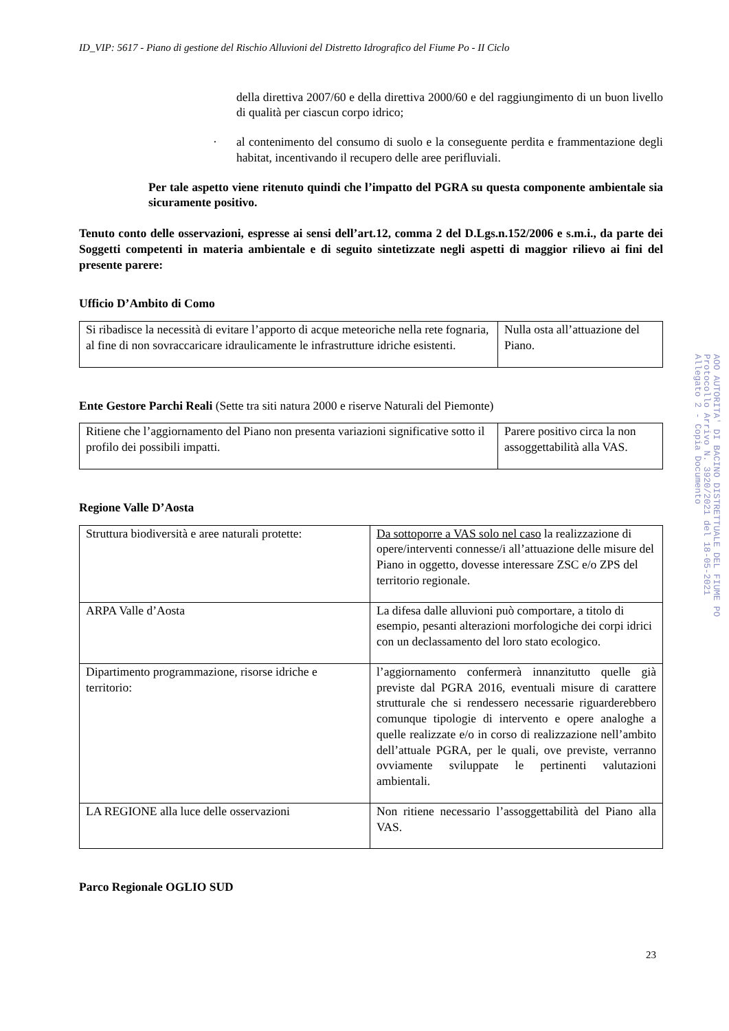ID_VIP: 5617 - Piano di gestione del Rischio Alluvioni del Distretto Idrografico del Fiume Po - II Ciclo
della direttiva 2007/60 e della direttiva 2000/60 e del raggiungimento di un buon livello di qualità per ciascun corpo idrico;
· al contenimento del consumo di suolo e la conseguente perdita e frammentazione degli habitat, incentivando il recupero delle aree perifluviali.
Per tale aspetto viene ritenuto quindi che l’impatto del PGRA su questa componente ambientale sia sicuramente positivo.
Tenuto conto delle osservazioni, espresse ai sensi dell’art.12, comma 2 del D.Lgs.n.152/2006 e s.m.i., da parte dei Soggetti competenti in materia ambientale e di seguito sintetizzate negli aspetti di maggior rilievo ai fini del presente parere:
Ufficio D’Ambito di Como
| Si ribadisce la necessità di evitare l’apporto di acque meteoriche nella rete fognaria, al fine di non sovraccaricare idraulicamente le infrastrutture idriche esistenti. | Nulla osta all’attuazione del Piano. |
Ente Gestore Parchi Reali (Sette tra siti natura 2000 e riserve Naturali del Piemonte)
| Ritiene che l’aggiornamento del Piano non presenta variazioni significative sotto il profilo dei possibili impatti. | Parere positivo circa la non assoggettabilità alla VAS. |
Regione Valle D’Aosta
| Struttura biodiversità e aree naturali protette: | Da sottoporre a VAS solo nel caso la realizzazione di opere/interventi connesse/i all’attuazione delle misure del Piano in oggetto, dovesse interessare ZSC e/o ZPS del territorio regionale. |
| ARPA Valle d’Aosta | La difesa dalle alluvioni può comportare, a titolo di esempio, pesanti alterazioni morfologiche dei corpi idrici con un declassamento del loro stato ecologico. |
| Dipartimento programmazione, risorse idriche e territorio: | l’aggiornamento confermerà innanzitutto quelle già previste dal PGRA 2016, eventuali misure di carattere strutturale che si rendessero necessarie riguarderebbero comunque tipologie di intervento e opere analoghe a quelle realizzate e/o in corso di realizzazione nell’ambito dell’attuale PGRA, per le quali, ove previste, verranno ovviamente sviluppate le pertinenti valutazioni ambientali. |
| LA REGIONE alla luce delle osservazioni | Non ritiene necessario l’assoggettabilità del Piano alla VAS. |
Parco Regionale OGLIO SUD
AOO AUTORITA' DI BACINO DISTRETTUALE DEL FIUME PO
Protocollo Arrivo N. 3920/2021 del 18-05-2021
Allegato 2 - Copia Documento
23